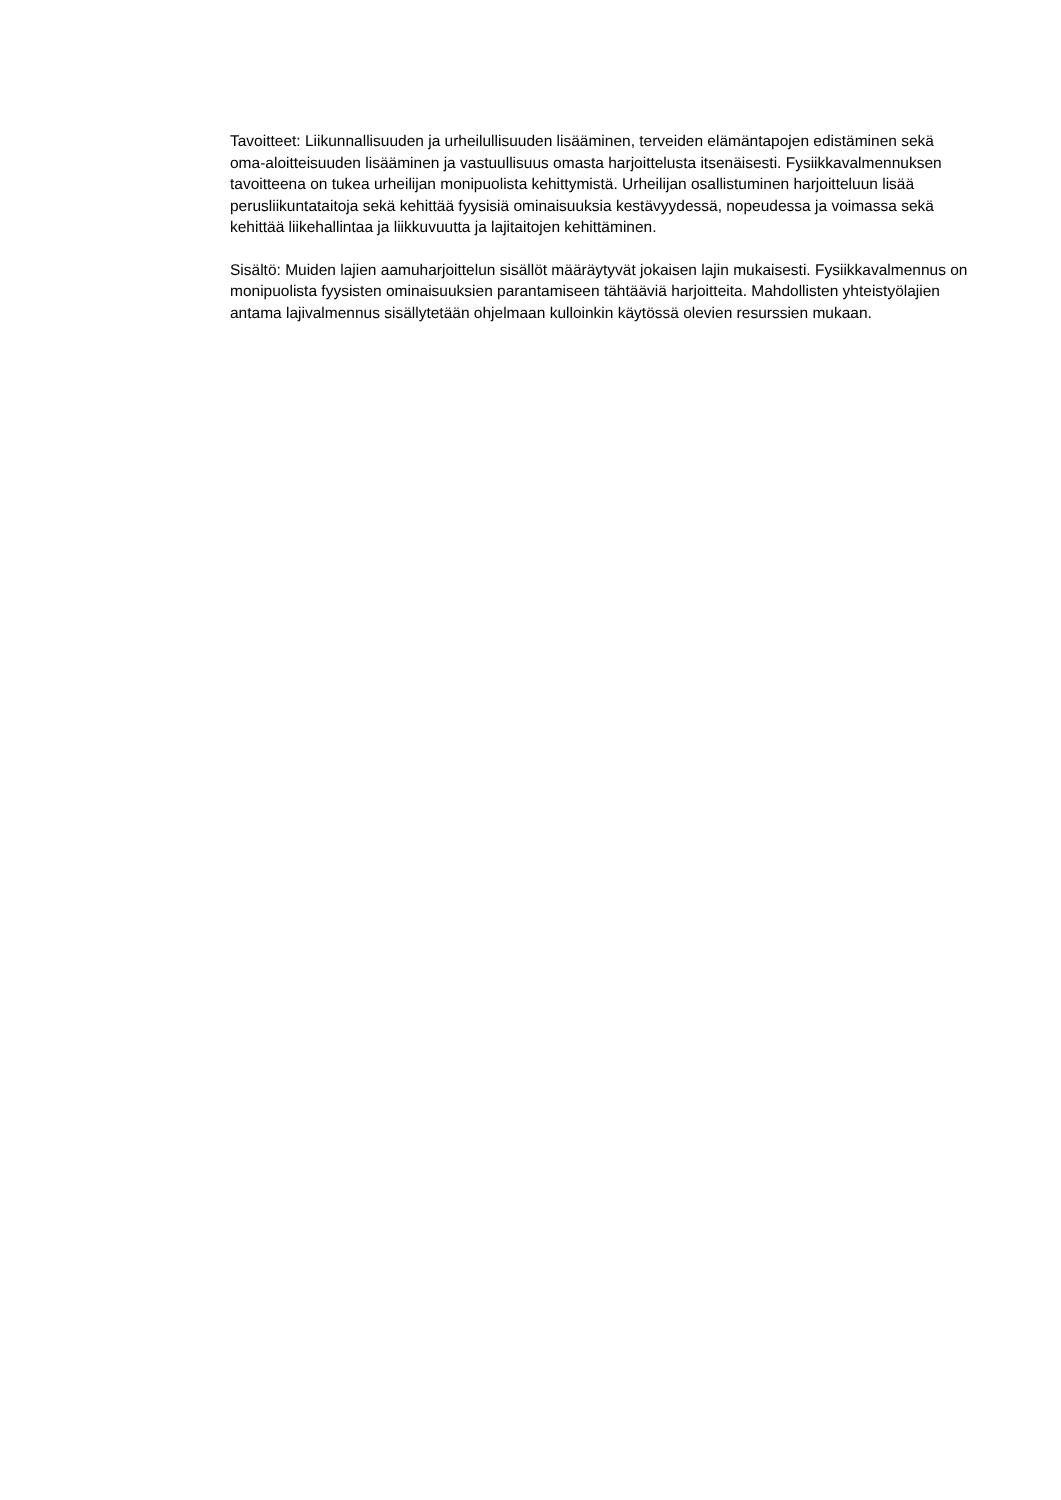Tavoitteet: Liikunnallisuuden ja urheilullisuuden lisääminen, terveiden elämäntapojen edistäminen sekä oma-aloitteisuuden lisääminen ja vastuullisuus omasta harjoittelusta itsenäisesti. Fysiikkavalmennuksen tavoitteena on tukea urheilijan monipuolista kehittymistä. Urheilijan osallistuminen harjoitteluun lisää perusliikuntataitoja sekä kehittää fyysisiä ominaisuuksia kestävyydessä, nopeudessa ja voimassa sekä kehittää liikehallintaa ja liikkuvuutta ja lajitaitojen kehittäminen.
Sisältö: Muiden lajien aamuharjoittelun sisällöt määräytyvät jokaisen lajin mukaisesti. Fysiikkavalmennus on monipuolista fyysisten ominaisuuksien parantamiseen tähtääviä harjoitteita. Mahdollisten yhteistyölajien antama lajivalmennus sisällytetään ohjelmaan kulloinkin käytössä olevien resurssien mukaan.